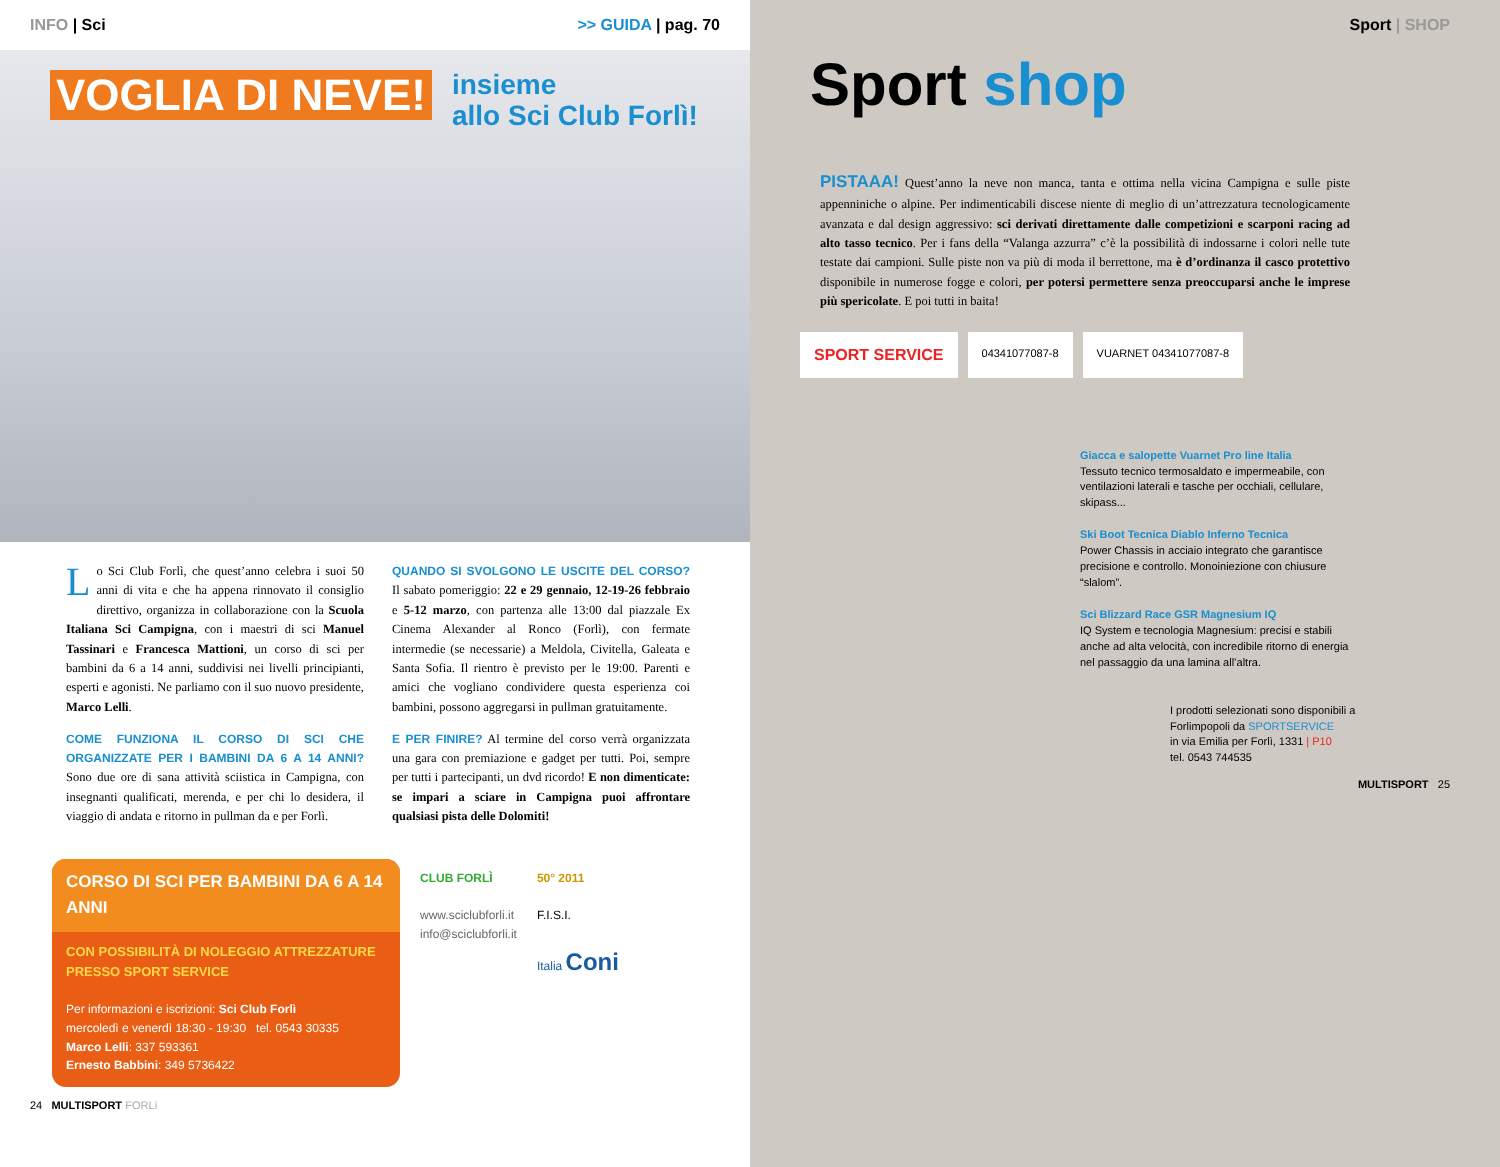INFO | Sci >> GUIDA | pag. 70
VOGLIA DI NEVE! insieme
allo Sci Club Forlì!
Lo Sci Club Forlì, che quest’anno celebra i suoi 50 anni di vita e che ha appena rinnovato il consiglio direttivo, organizza in collaborazione con la Scuola Italiana Sci Campigna, con i maestri di sci Manuel Tassinari e Francesca Mattioni, un corso di sci per bambini da 6 a 14 anni, suddivisi nei livelli principianti, esperti e agonisti. Ne parliamo con il suo nuovo presidente, Marco Lelli.
COME FUNZIONA IL CORSO DI SCI CHE ORGANIZZATE PER I BAMBINI DA 6 A 14 ANNI? Sono due ore di sana attività sciistica in Campigna, con insegnanti qualificati, merenda, e per chi lo desidera, il viaggio di andata e ritorno in pullman da e per Forlì.
QUANDO SI SVOLGONO LE USCITE DEL CORSO? Il sabato pomeriggio: 22 e 29 gennaio, 12-19-26 febbraio e 5-12 marzo, con partenza alle 13:00 dal piazzale Ex Cinema Alexander al Ronco (Forlì), con fermate intermedie (se necessarie) a Meldola, Civitella, Galeata e Santa Sofia. Il rientro è previsto per le 19:00. Parenti e amici che vogliano condividere questa esperienza coi bambini, possono aggregarsi in pullman gratuitamente.
E PER FINIRE? Al termine del corso verrà organizzata una gara con premiazione e gadget per tutti. Poi, sempre per tutti i partecipanti, un dvd ricordo! E non dimenticate: se impari a sciare in Campigna puoi affrontare qualsiasi pista delle Dolomiti!
CORSO DI SCI PER BAMBINI DA 6 A 14 ANNI
CON POSSIBILITÀ DI NOLEGGIO ATTREZZATURE PRESSO SPORT SERVICE
Per informazioni e iscrizioni: Sci Club Forlì
mercoledì e venerdì 18:30 - 19:30 tel. 0543 30335
Marco Lelli: 337 593361
Ernesto Babbini: 349 5736422
CLUB FORLÌ
www.sciclubforli.it
info@sciclubforli.it
50° 2011
F.I.S.I.
Italia Coni
24 MULTISPORT FORLì
Sport | SHOP
Sport shop
PISTAAA! Quest’anno la neve non manca, tanta e ottima nella vicina Campigna e sulle piste appenniniche o alpine. Per indimenticabili discese niente di meglio di un’attrezzatura tecnologicamente avanzata e dal design aggressivo: sci derivati direttamente dalle competizioni e scarponi racing ad alto tasso tecnico. Per i fans della “Valanga azzurra” c’è la possibilità di indossarne i colori nelle tute testate dai campioni. Sulle piste non va più di moda il berrettone, ma è d’ordinanza il casco protettivo disponibile in numerose fogge e colori, per potersi permettere senza preoccuparsi anche le imprese più spericolate. E poi tutti in baita!
SPORT SERVICE
04341077087-8 VUARNET 04341077087-8
Giacca e salopette Vuarnet Pro line Italia
Tessuto tecnico termosaldato e impermeabile, con ventilazioni laterali e tasche per occhiali, cellulare, skipass...
Ski Boot Tecnica Diablo Inferno Tecnica
Power Chassis in acciaio integrato che garantisce precisione e controllo. Monoiniezione con chiusure “slalom”.
Sci Blizzard Race GSR Magnesium IQ
IQ System e tecnologia Magnesium: precisi e stabili anche ad alta velocità, con incredibile ritorno di energia nel passaggio da una lamina all’altra.
I prodotti selezionati sono disponibili a Forlimpopoli da SPORTSERVICE
in via Emilia per Forlì, 1331 | P10
tel. 0543 744535
MULTISPORT 25